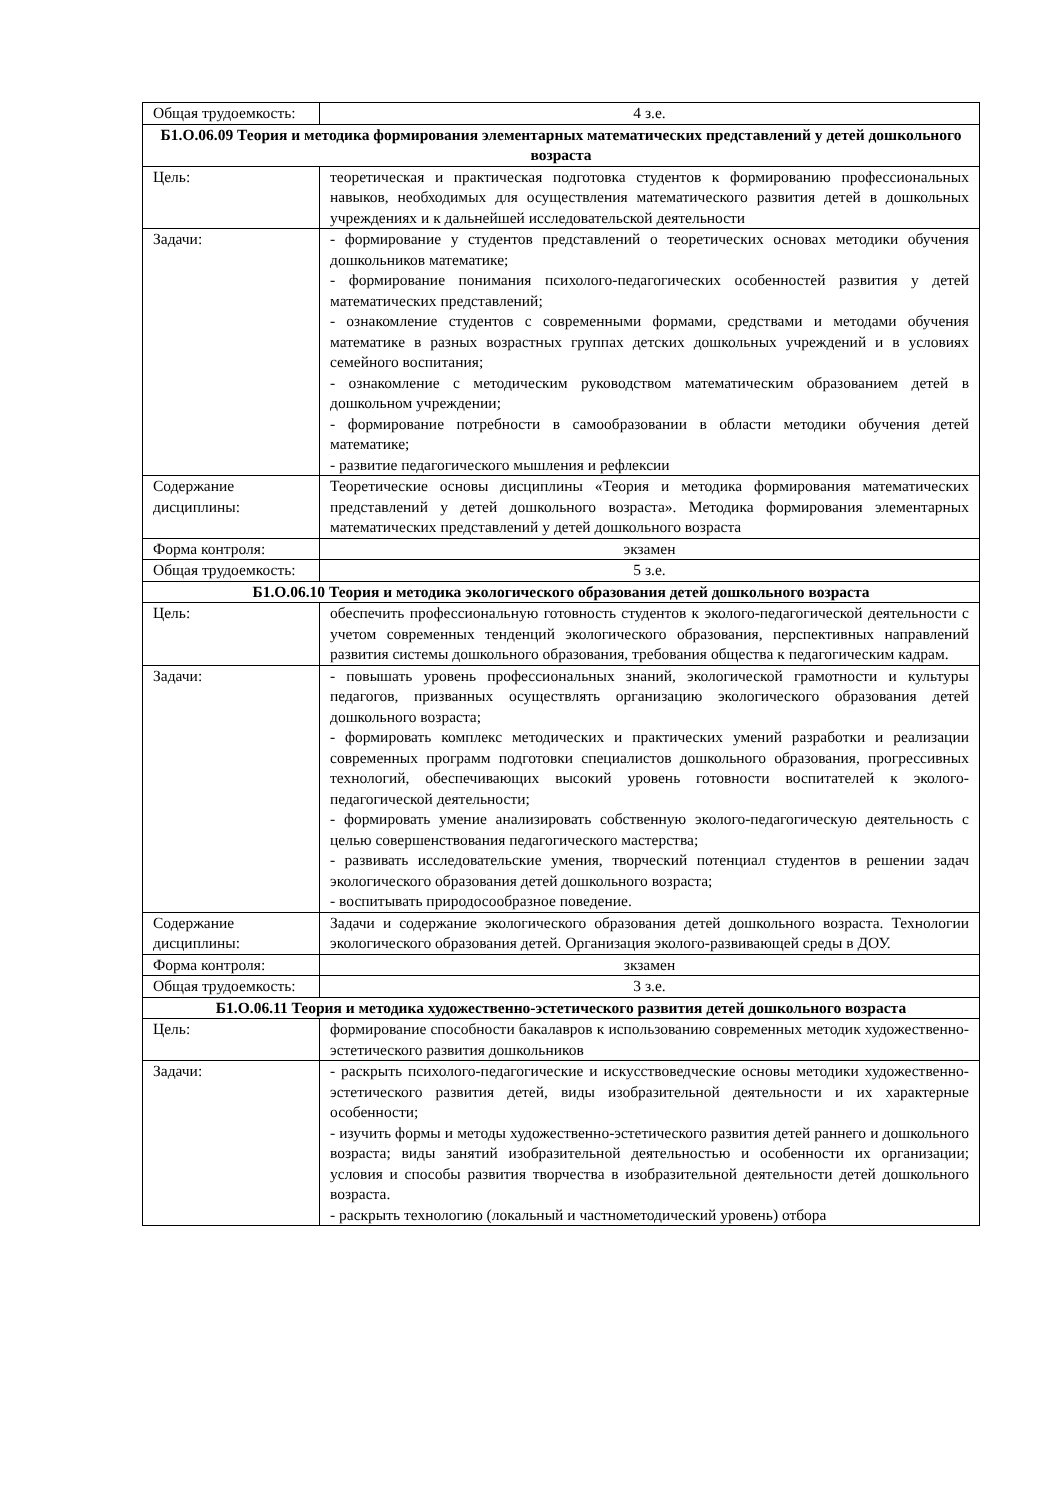| Общая трудоемкость: | 4 з.е. |
| Б1.О.06.09 Теория и методика формирования элементарных математических представлений у детей дошкольного возраста | |
| Цель: | теоретическая и практическая подготовка студентов к формированию профессиональных навыков, необходимых для осуществления математического развития детей в дошкольных учреждениях и к дальнейшей исследовательской деятельности |
| Задачи: | - формирование у студентов представлений о теоретических основах методики обучения дошкольников математике; - формирование понимания психолого-педагогических особенностей развития у детей математических представлений; - ознакомление студентов с современными формами, средствами и методами обучения математике в разных возрастных группах детских дошкольных учреждений и в условиях семейного воспитания; - ознакомление с методическим руководством математическим образованием детей в дошкольном учреждении; - формирование потребности в самообразовании в области методики обучения детей математике; - развитие педагогического мышления и рефлексии |
| Содержание дисциплины: | Теоретические основы дисциплины «Теория и методика формирования математических представлений у детей дошкольного возраста». Методика формирования элементарных математических представлений у детей дошкольного возраста |
| Форма контроля: | экзамен |
| Общая трудоемкость: | 5 з.е. |
| Б1.О.06.10 Теория и методика экологического образования детей дошкольного возраста | |
| Цель: | обеспечить профессиональную готовность студентов к эколого-педагогической деятельности с учетом современных тенденций экологического образования, перспективных направлений развития системы дошкольного образования, требования общества к педагогическим кадрам. |
| Задачи: | - повышать уровень профессиональных знаний, экологической грамотности и культуры педагогов, призванных осуществлять организацию экологического образования детей дошкольного возраста; - формировать комплекс методических и практических умений разработки и реализации современных программ подготовки специалистов дошкольного образования, прогрессивных технологий, обеспечивающих высокий уровень готовности воспитателей к эколого-педагогической деятельности; - формировать умение анализировать собственную эколого-педагогическую деятельность с целью совершенствования педагогического мастерства; - развивать исследовательские умения, творческий потенциал студентов в решении задач экологического образования детей дошкольного возраста; - воспитывать природосообразное поведение. |
| Содержание дисциплины: | Задачи и содержание экологического образования детей дошкольного возраста. Технологии экологического образования детей. Организация эколого-развивающей среды в ДОУ. |
| Форма контроля: | зкзамен |
| Общая трудоемкость: | 3 з.е. |
| Б1.О.06.11 Теория и методика художественно-эстетического развития детей дошкольного возраста | |
| Цель: | формирование способности бакалавров к использованию современных методик художественно-эстетического развития дошкольников |
| Задачи: | - раскрыть психолого-педагогические и искусствоведческие основы методики художественно-эстетического развития детей, виды изобразительной деятельности и их характерные особенности; - изучить формы и методы художественно-эстетического развития детей раннего и дошкольного возраста; виды занятий изобразительной деятельностью и особенности их организации; условия и способы развития творчества в изобразительной деятельности детей дошкольного возраста. - раскрыть технологию (локальный и частнометодический уровень) отбора |